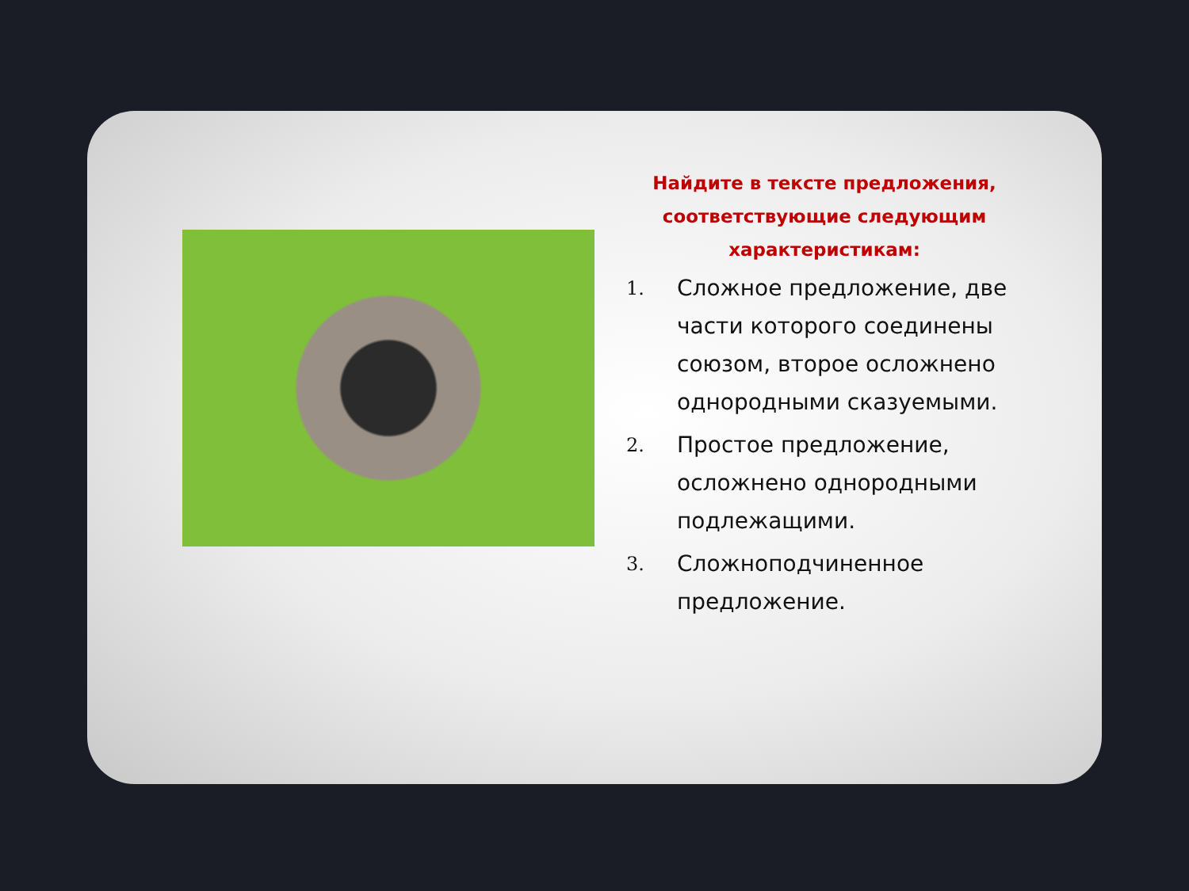Найдите в тексте предложения, соответствующие следующим характеристикам:
1. Сложное предложение, две части которого соединены союзом, второе осложнено однородными сказуемыми.
2. Простое предложение, осложнено однородными подлежащими.
3. Сложноподчиненное предложение.